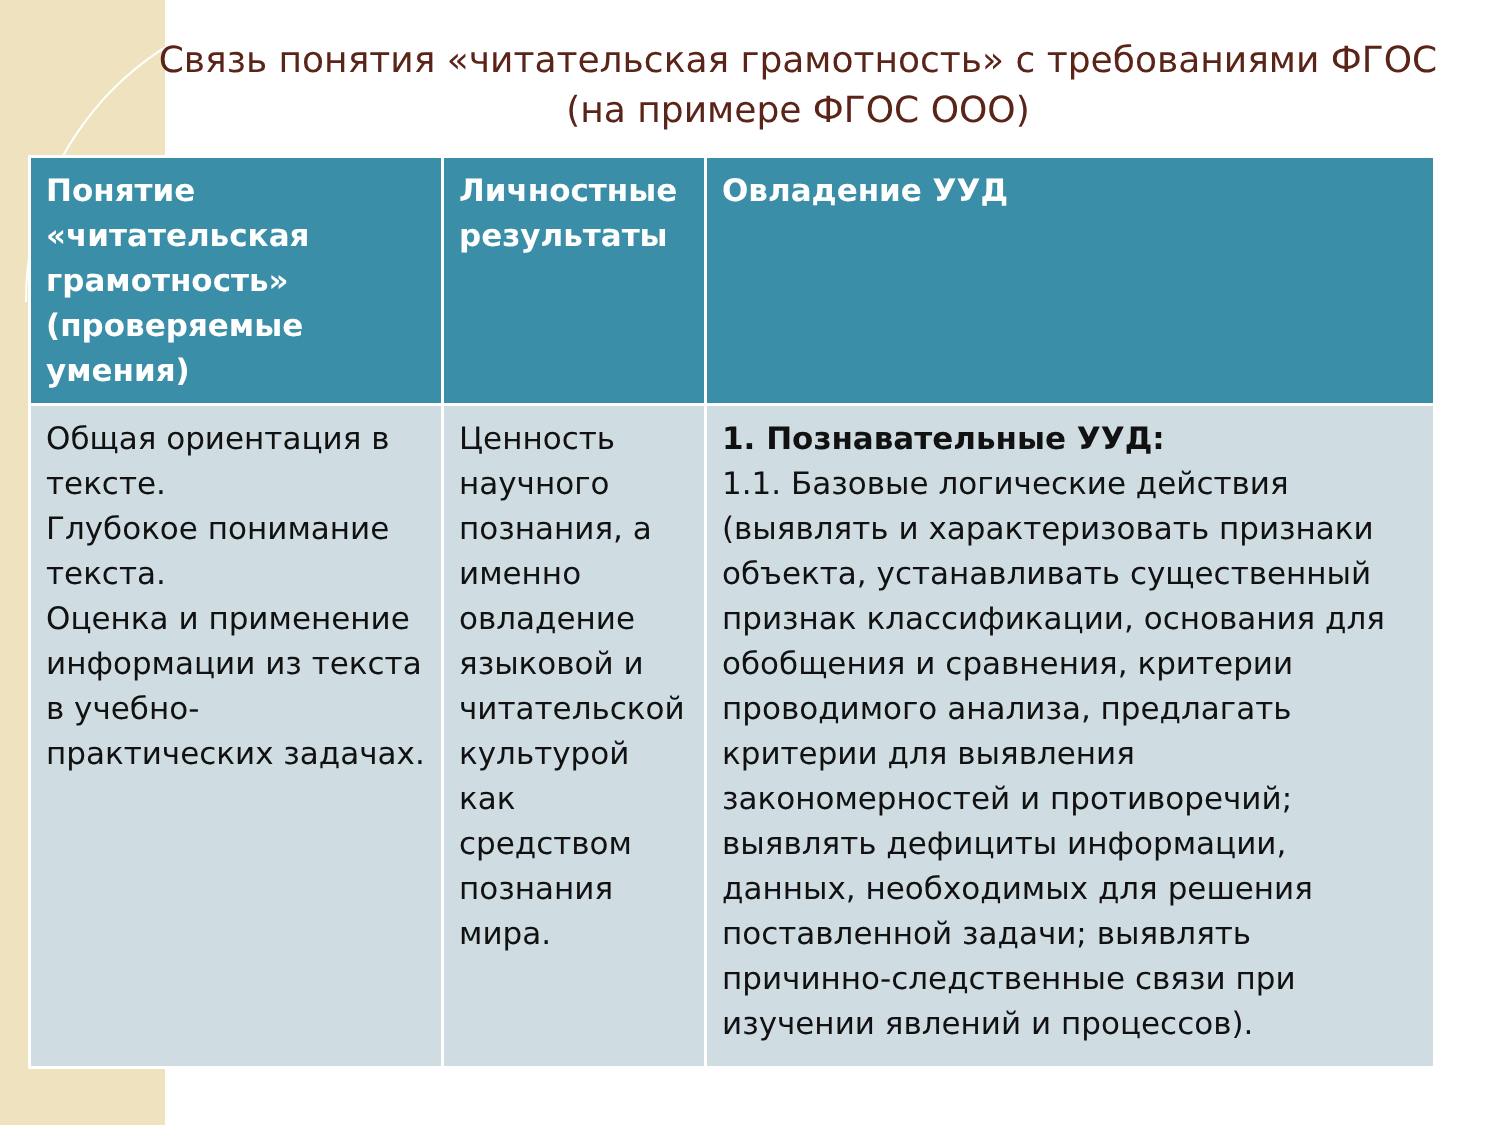Связь понятия «читательская грамотность» с требованиями ФГОС (на примере ФГОС ООО)
| Понятие «читательская грамотность» (проверяемые умения) | Личностные результаты | Овладение УУД |
| --- | --- | --- |
| Общая ориентация в тексте. Глубокое понимание текста. Оценка и применение информации из текста в учебно-практических задачах. | Ценность научного познания, а именно овладение языковой и читательской культурой как средством познания мира. | 1. Познавательные УУД: 1.1. Базовые логические действия (выявлять и характеризовать признаки объекта, устанавливать существенный признак классификации, основания для обобщения и сравнения, критерии проводимого анализа, предлагать критерии для выявления закономерностей и противоречий; выявлять дефициты информации, данных, необходимых для решения поставленной задачи; выявлять причинно-следственные связи при изучении явлений и процессов). |